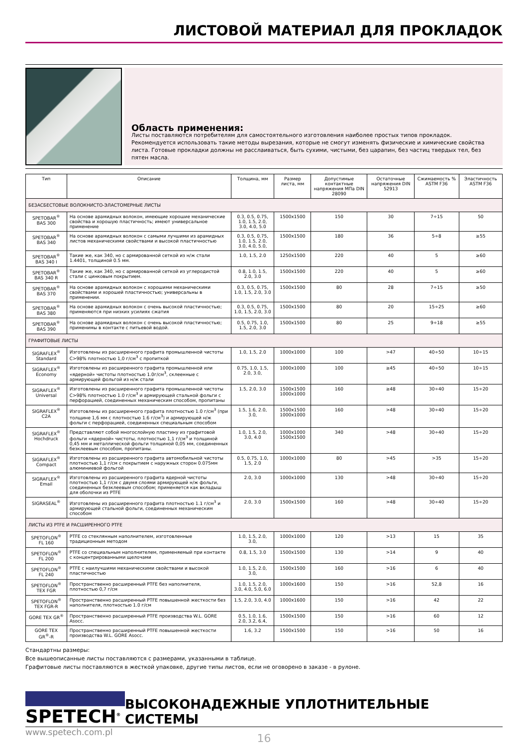ЛИСТОВОЙ МАТЕРИАЛ ДЛЯ ПРОКЛАДОК
Область применения:
Листы поставляются потребителям для самостоятельного изготовления наиболее простых типов прокладок. Рекомендуется использовать такие методы вырезания, которые не смогут изменять физические и химические свойства листа. Готовые прокладки должны не расслаиваться, быть сухими, чистыми, без царапин, без частиц твердых тел, без пятен масла.
| Тип | Описание | Толщина, мм | Размер листа, мм | Допустимые контактные напряжения МПа DIN 28090 | Остаточные напряжения DIN 52913 | Сжимаемость % ASTM F36 | Эластичность ASTM F36 |
| --- | --- | --- | --- | --- | --- | --- | --- |
| БЕЗАСБЕСТОВЫЕ ВОЛОКНИСТО-ЭЛАСТОМЕРНЫЕ ЛИСТЫ | | | | | | | |
| SPETOBAR<sup>®</sup> BAS 300 | На основе арамидных волокон, имеющие хорошие механические свойства и хорошую пластичность; имеют универсальное применение | 0.3, 0.5, 0.75, 1.0, 1.5, 2.0, 3.0, 4.0, 5.0 | 1500x1500 | 150 | 30 | 7÷15 | 50 |
| SPETOBAR<sup>®</sup> BAS 340 | На основе арамидных волокон с самыми лучшими из арамидных листов механическими свойствами и высокой пластичностью | 0.3, 0.5, 0.75, 1.0, 1.5, 2.0, 3.0, 4.0, 5.0, | 1500x1500 | 180 | 36 | 5÷8 | ≥55 |
| SPETOBAR<sup>®</sup> BAS 340 I | Такие же, как 340, но с армированной сеткой из н/ж стали 1.4401, толщиной 0.5 мм. | 1.0, 1.5, 2.0 | 1250x1500 | 220 | 40 | 5 | ≥60 |
| SPETOBAR<sup>®</sup> BAS 340 R | Такие же, как 340, но с армированной сеткой из углеродистой стали с цинковым покрытием. | 0.8, 1.0, 1.5, 2.0, 3.0 | 1500x1500 | 220 | 40 | 5 | ≥60 |
| SPETOBAR<sup>®</sup> BAS 370 | На основе арамидных волокон с хорошими механическими свойствами и хорошей пластичностью; универсальны в применении. | 0.3, 0.5, 0.75, 1.0, 1.5, 2.0, 3.0 | 1500x1500 | 80 | 28 | 7÷15 | ≥50 |
| SPETOBAR<sup>®</sup> BAS 380 | На основе арамидных волокон с очень высокой пластичностью; применяются при низких усилиях сжатия | 0.3, 0.5, 0.75, 1.0, 1.5, 2.0, 3.0 | 1500x1500 | 80 | 20 | 15÷25 | ≥60 |
| SPETOBAR<sup>®</sup> BAS 390 | На основе арамидных волокон с очень высокой пластичностью; применимы в контакте с питьевой водой. | 0.5, 0.75, 1.0, 1.5, 2.0, 3.0 | 1500x1500 | 80 | 25 | 9÷18 | ≥55 |
| ГРАФИТОВЫЕ ЛИСТЫ | | | | | | | |
| SIGRAFLEX<sup>®</sup> Standard | Изготовлены из расширенного графита промышленной чистоты C>98% плотностью 1,0 г/см<sup>3</sup> с пропиткой | 1.0, 1.5, 2.0 | 1000x1000 | 100 | >47 | 40÷50 | 10÷15 |
| SIGRAFLEX<sup>®</sup> Economy | Изготовлены из расширенного графита промышленной или «ядерной» чистоты плотностью 1.0г/см<sup>3</sup>, склеенные с армирующей фольгой из н/ж стали | 0.75, 1.0, 1.5, 2.0, 3.0, | 1000x1000 | 100 | ≥45 | 40÷50 | 10÷15 |
| SIGRAFLEX<sup>®</sup> Universal | Изготовлены из расширенного графита промышленной чистоты C>98% плотностью 1.0 г/см<sup>3</sup> и армирующей стальной фольги с перфорацией, соединенных механическим способом, пропитаны | 1.5, 2.0, 3.0 | 1500x1500 1000x1000 | 160 | ≥48 | 30÷40 | 15÷20 |
| SIGRAFLEX<sup>®</sup> C2A | Изготовлены из расширенного графита плотностью 1.0 г/см<sup>3</sup> (при толщине 1,6 мм с плотностью 1.6 г/см<sup>3</sup>) и армирующей н/ж фольги с перфорацией, соединенных специальным способом | 1.5, 1.6, 2.0, 3.0, | 1500x1500 1000x1000 | 160 | >48 | 30÷40 | 15÷20 |
| SIGRAFLEX<sup>®</sup> Hochdruck | Представляют собой многослойную пластину из графитовой фольги «ядерной» чистоты, плотностью 1,1 г/см<sup>3</sup> и толщиной 0,45 мм и металлической фольги толщиной 0,05 мм, соединенных безклеевым способом, пропитаны. | 1.0, 1.5, 2.0, 3.0, 4.0 | 1000x1000 1500x1500 | 340 | >48 | 30÷40 | 15÷20 |
| SIGRAFLEX<sup>®</sup> Compact | Изготовлены из расширенного графита автомобильной чистоты плотностью 1,1 г/см с покрытием с наружных сторон 0.075мм алюминиевой фольгой | 0.5, 0.75, 1.0, 1.5, 2.0 | 1000x1000 | 80 | >45 | >35 | 15÷20 |
| SIGRAFLEX<sup>®</sup> Email | Изготовлены из расширенного графита ядерной чистоты плотностью 1,1 г/см с двумя слоями армирующей н/ж фольги, соединенных безклеевым способом; применяется как вкладыш для оболочки из PTFE | 2.0, 3.0 | 1000x1000 | 130 | >48 | 30÷40 | 15÷20 |
| SIGRASEAL<sup>®</sup> | Изготовлены из расширенного графита плотностью 1.1 г/см<sup>3</sup> и армирующей стальной фольги, соединенных механическим способом | 2.0, 3.0 | 1500x1500 | 160 | >48 | 30÷40 | 15÷20 |
| ЛИСТЫ ИЗ PTFE И РАСШИРЕННОГО PTFE | | | | | | | |
| SPETOFLON<sup>®</sup> FL 160 | PTFE со стеклянным наполнителем, изготовленные традиционным методом | 1.0, 1.5, 2.0, 3.0, | 1000x1000 | 120 | >13 | 15 | 35 |
| SPETOFLON<sup>®</sup> FL 200 | PTFE со специальным наполнителем, применяемый при контакте с концентрированными щелочами | 0.8, 1.5, 3.0 | 1500x1500 | 130 | >14 | 9 | 40 |
| SPETOFLON<sup>®</sup> FL 240 | PTFE с наилучшими механическими свойствами и высокой пластичностью | 1.0, 1.5, 2.0, 3.0, | 1500x1500 | 160 | >16 | 6 | 40 |
| SPETOFLON<sup>®</sup> TEX FGR | Пространственно расширенный PTFE без наполнителя, плотностью 0,7 г/см | 1.0, 1.5, 2.0, 3.0, 4.0, 5.0, 6.0 | 1000x1600 | 150 | >16 | 52,8 | 16 |
| SPETOFLON<sup>®</sup> TEX FGR-R | Пространственно расширенный PTFE повышенной жесткости без наполнителя, плотностью 1.0 г/см | 1.5, 2.0, 3.0, 4.0 | 1000x1600 | 150 | >16 | 42 | 22 |
| GORE TEX GR<sup>®</sup> | Пространственно расширенный PTFE производства W.L. GORE Asocc. | 0.5, 1.0, 1.6, 2.0, 3.2, 6.4, | 1500x1500 | 150 | >16 | 60 | 12 |
| GORE TEX GR<sup>®</sup>-R | Пространственно расширенный PTFE повышенной жесткости производства W.L. GORE Asocc. | 1.6, 3.2 | 1500x1500 | 150 | >16 | 50 | 16 |
Стандартны размеры:
Все вышеописанные листы поставляются с размерами, указанными в таблице.
Графитовые листы поставляются в жесткой упаковке, другие типы листов, если не оговорено в заказе - в рулоне.
SPETECH<sup>®</sup>
ВЫСОКОНАДЕЖНЫЕ УПЛОТНИТЕЛЬНЫЕ СИСТЕМЫ
www.spetech.com.pl
16